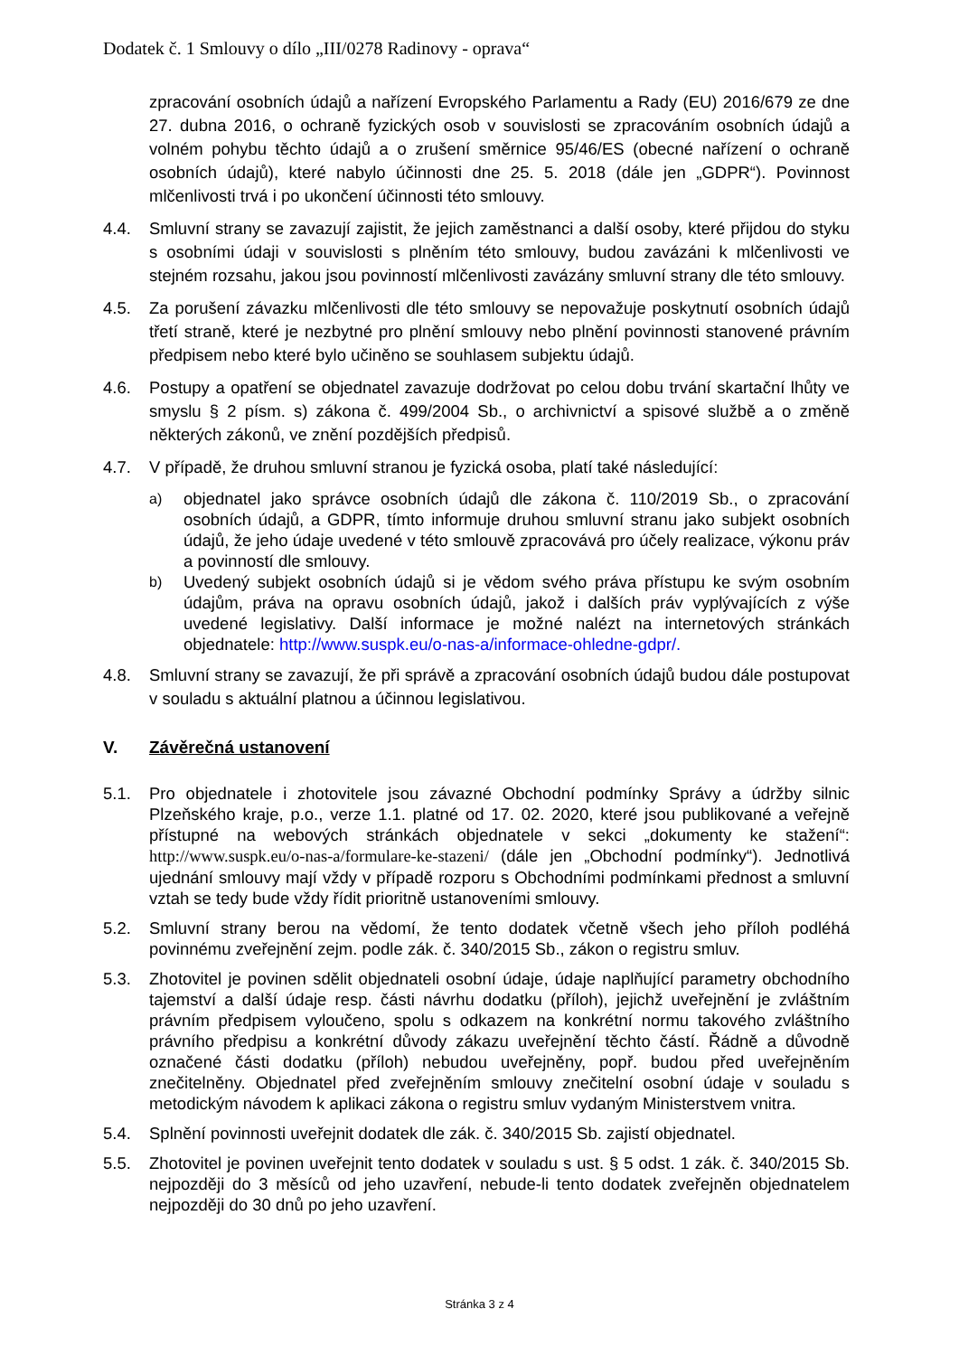Dodatek č. 1 Smlouvy o dílo „III/0278 Radinovy - oprava“
zpracování osobních údajů a nařízení Evropského Parlamentu a Rady (EU) 2016/679 ze dne 27. dubna 2016, o ochraně fyzických osob v souvislosti se zpracováním osobních údajů a volném pohybu těchto údajů a o zrušení směrnice 95/46/ES (obecné nařízení o ochraně osobních údajů), které nabylo účinnosti dne 25. 5. 2018 (dále jen „GDPR“). Povinnost mlčenlivosti trvá i po ukončení účinnosti této smlouvy.
4.4. Smluvní strany se zavazují zajistit, že jejich zaměstnanci a další osoby, které přijdou do styku s osobními údaji v souvislosti s plněním této smlouvy, budou zavázáni k mlčenlivosti ve stejném rozsahu, jakou jsou povinností mlčenlivosti zavázány smluvní strany dle této smlouvy.
4.5. Za porušení závazku mlčenlivosti dle této smlouvy se nepovažuje poskytnutí osobních údajů třetí straně, které je nezbytné pro plnění smlouvy nebo plnění povinnosti stanovené právním předpisem nebo které bylo učiněno se souhlasem subjektu údajů.
4.6. Postupy a opatření se objednatel zavazuje dodržovat po celou dobu trvání skartační lhůty ve smyslu § 2 písm. s) zákona č. 499/2004 Sb., o archivnictví a spisové službě a o změně některých zákonů, ve znění pozdějších předpisů.
4.7. V případě, že druhou smluvní stranou je fyzická osoba, platí také následující:
a)
objednatel jako správce osobních údajů dle zákona č. 110/2019 Sb., o zpracování osobních údajů, a GDPR, tímto informuje druhou smluvní stranu jako subjekt osobních údajů, že jeho údaje uvedené v této smlouvě zpracovává pro účely realizace, výkonu práv a povinností dle smlouvy.
b)
Uvedený subjekt osobních údajů si je vědom svého práva přístupu ke svým osobním údajům, práva na opravu osobních údajů, jakož i dalších práv vyplývajících z výše uvedené legislativy. Další informace je možné nalézt na internetových stránkách objednatele: http://www.suspk.eu/o-nas-a/informace-ohledne-gdpr/.
4.8. Smluvní strany se zavazují, že při správě a zpracování osobních údajů budou dále postupovat v souladu s aktuální platnou a účinnou legislativou.
V. Závěrečná ustanovení
5.1. Pro objednatele i zhotovitele jsou závazné Obchodní podmínky Správy a údržby silnic Plzeňského kraje, p.o., verze 1.1. platné od 17. 02. 2020, které jsou publikované a veřejně přístupné na webových stránkách objednatele v sekci „dokumenty ke stažení“: http://www.suspk.eu/o-nas-a/formulare-ke-stazeni/ (dále jen „Obchodní podmínky“). Jednotlivá ujednání smlouvy mají vždy v případě rozporu s Obchodními podmínkami přednost a smluvní vztah se tedy bude vždy řídit prioritně ustanoveními smlouvy.
5.2. Smluvní strany berou na vědomí, že tento dodatek včetně všech jeho příloh podléhá povinnému zveřejnění zejm. podle zák. č. 340/2015 Sb., zákon o registru smluv.
5.3. Zhotovitel je povinen sdělit objednateli osobní údaje, údaje naplňující parametry obchodního tajemství a další údaje resp. části návrhu dodatku (příloh), jejichž uveřejnění je zvláštním právním předpisem vyloučeno, spolu s odkazem na konkrétní normu takového zvláštního právního předpisu a konkrétní důvody zákazu uveřejnění těchto částí. Řádně a důvodně označené části dodatku (příloh) nebudou uveřejněny, popř. budou před uveřejněním znečitelněny. Objednatel před zveřejněním smlouvy znečitelní osobní údaje v souladu s metodickým návodem k aplikaci zákona o registru smluv vydaným Ministerstvem vnitra.
5.4. Splnění povinnosti uveřejnit dodatek dle zák. č. 340/2015 Sb. zajistí objednatel.
5.5. Zhotovitel je povinen uveřejnit tento dodatek v souladu s ust. § 5 odst. 1 zák. č. 340/2015 Sb. nejpozději do 3 měsíců od jeho uzavření, nebude-li tento dodatek zveřejněn objednatelem nejpozději do 30 dnů po jeho uzavření.
Stránka 3 z 4